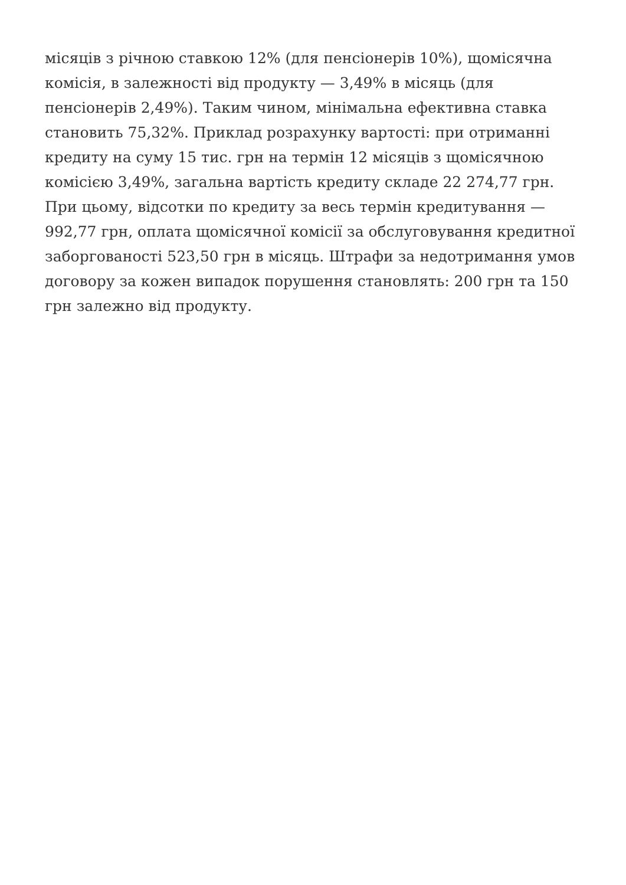місяців з річною ставкою 12% (для пенсіонерів 10%), щомісячна
комісія, в залежності від продукту — 3,49% в місяць (для
пенсіонерів 2,49%). Таким чином, мінімальна ефективна ставка
становить 75,32%. Приклад розрахунку вартості: при отриманні
кредиту на суму 15 тис. грн на термін 12 місяців з щомісячною
комісією 3,49%, загальна вартість кредиту складе 22 274,77 грн.
При цьому, відсотки по кредиту за весь термін кредитування —
992,77 грн, оплата щомісячної комісії за обслуговування кредитної
заборгованості 523,50 грн в місяць. Штрафи за недотримання умов
договору за кожен випадок порушення становлять: 200 грн та 150
грн залежно від продукту.